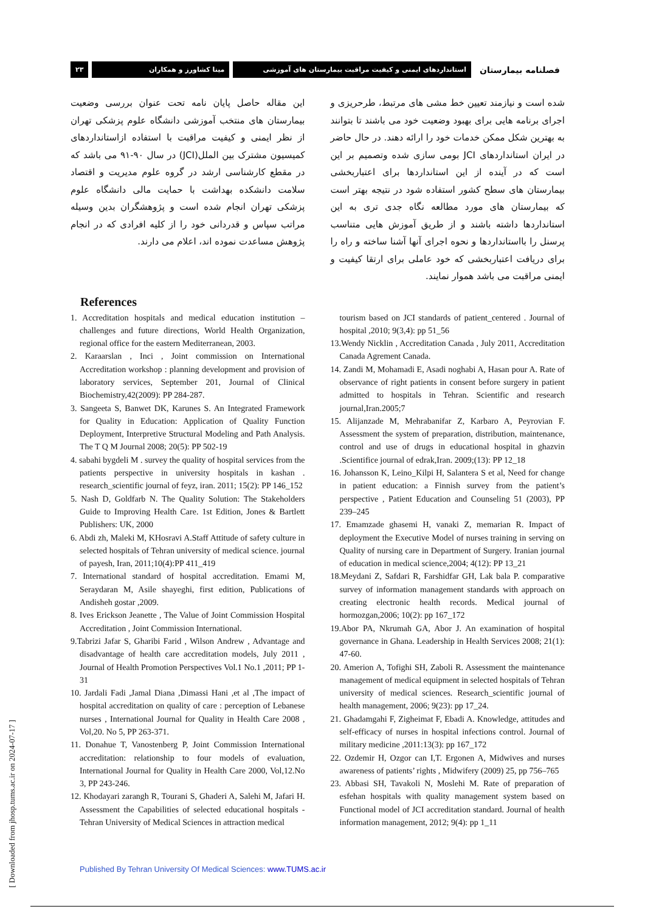۲۳ مینا کشاورز و همکاران استانداردهای ایمنی و کیفیت مراقبت بیمارستان های آموزشی
فصلنامه بیمارستان
شده است و نیازمند تعیین خط مشی های مرتبط، طرحریزی و اجرای برنامه هایی برای بهبود وضعیت خود می باشند تا بتوانند به بهترین شکل ممکن خدمات خود را ارائه دهند. در حال حاضر در ایران استانداردهای JCI بومی سازی شده وتصمیم بر این است که در آینده از این استانداردها برای اعتباربخشی بیمارستان های سطح کشور استفاده شود در نتیجه بهتر است که بیمارستان های مورد مطالعه نگاه جدی تری به این استانداردها داشته باشند و از طریق آموزش هایی متناسب پرسنل را بااستانداردها و نحوه اجرای آنها آشنا ساخته و راه را برای دریافت اعتباربخشی که خود عاملی برای ارتقا کیفیت و ایمنی مراقبت می باشد هموار نمایند.
این مقاله حاصل پایان نامه تحت عنوان بررسی وضعیت بیمارستان های منتخب آموزشی دانشگاه علوم پزشکی تهران از نظر ایمنی و کیفیت مراقبت با استفاده ازاستانداردهای کمیسیون مشترک بین الملل(JCI) در سال ۹۰-۹۱ می باشد که در مقطع کارشناسی ارشد در گروه علوم مدیریت و اقتصاد سلامت دانشکده بهداشت با حمایت مالی دانشگاه علوم پزشکی تهران انجام شده است و پژوهشگران بدین وسیله مراتب سپاس و قدردانی خود را از کلیه افرادی که در انجام پژوهش مساعدت نموده اند، اعلام می دارند.
References
1. Accreditation hospitals and medical education institution – challenges and future directions, World Health Organization, regional office for the eastern Mediterranean, 2003.
2. Karaarslan , Inci , Joint commission on International Accreditation workshop : planning development and provision of laboratory services, September 201, Journal of Clinical Biochemistry,42(2009): PP 284-287.
3. Sangeeta S, Banwet DK, Karunes S. An Integrated Framework for Quality in Education: Application of Quality Function Deployment, Interpretive Structural Modeling and Path Analysis. The T Q M Journal 2008; 20(5): PP 502-19
4. sabahi bygdeli M . survey the quality of hospital services from the patients perspective in university hospitals in kashan . research_scientific journal of feyz, iran. 2011; 15(2): PP 146_152
5. Nash D, Goldfarb N. The Quality Solution: The Stakeholders Guide to Improving Health Care. 1st Edition, Jones & Bartlett Publishers: UK, 2000
6. Abdi zh, Maleki M, KHosravi A.Staff Attitude of safety culture in selected hospitals of Tehran university of medical science. journal of payesh, Iran, 2011;10(4):PP 411_419
7. International standard of hospital accreditation. Emami M, Seraydaran M, Asile shayeghi, first edition, Publications of Andisheh gostar ,2009.
8. Ives Erickson Jeanette , The Value of Joint Commission Hospital Accreditation , Joint Commission International.
9.Tabrizi Jafar S, Gharibi Farid , Wilson Andrew , Advantage and disadvantage of health care accreditation models, July 2011 , Journal of Health Promotion Perspectives Vol.1 No.1 ,2011; PP 1-31
10. Jardali Fadi ,Jamal Diana ,Dimassi Hani ,et al ,The impact of hospital accreditation on quality of care : perception of Lebanese nurses , International Journal for Quality in Health Care 2008 , Vol,20. No 5, PP 263-371.
11. Donahue T, Vanostenberg P, Joint Commission International accreditation: relationship to four models of evaluation, International Journal for Quality in Health Care 2000, Vol,12.No 3, PP 243-246.
12. Khodayari zarangh R, Tourani S, Ghaderi A, Salehi M, Jafari H. Assessment the Capabilities of selected educational hospitals - Tehran University of Medical Sciences in attraction medical
tourism based on JCI standards of patient_centered . Journal of hospital ,2010; 9(3,4): pp 51_56
13.Wendy Nicklin , Accreditation Canada , July 2011, Accreditation Canada Agrement Canada.
14. Zandi M, Mohamadi E, Asadi noghabi A, Hasan pour A. Rate of observance of right patients in consent before surgery in patient admitted to hospitals in Tehran. Scientific and research journal,Iran.2005;7
15. Alijanzade M, Mehrabanifar Z, Karbaro A, Peyrovian F. Assessment the system of preparation, distribution, maintenance, control and use of drugs in educational hospital in ghazvin .Scientifice journal of edrak,Iran. 2009;(13): PP 12_18
16. Johansson K, Leino_Kilpi H, Salantera S et al, Need for change in patient education: a Finnish survey from the patient’s perspective , Patient Education and Counseling 51 (2003), PP 239–245
17. Emamzade ghasemi H, vanaki Z, memarian R. Impact of deployment the Executive Model of nurses training in serving on Quality of nursing care in Department of Surgery. Iranian journal of education in medical science,2004; 4(12): PP 13_21
18.Meydani Z, Safdari R, Farshidfar GH, Lak bala P. comparative survey of information management standards with approach on creating electronic health records. Medical journal of hormozgan,2006; 10(2): pp 167_172
19.Abor PA, Nkrumah GA, Abor J. An examination of hospital governance in Ghana. Leadership in Health Services 2008; 21(1): 47-60.
20. Amerion A, Tofighi SH, Zaboli R. Assessment the maintenance management of medical equipment in selected hospitals of Tehran university of medical sciences. Research_scientific journal of health management, 2006; 9(23): pp 17_24.
21. Ghadamgahi F, Zigheimat F, Ebadi A. Knowledge, attitudes and self-efficacy of nurses in hospital infections control. Journal of military medicine ,2011:13(3): pp 167_172
22. Ozdemir H, Ozgor can I,T. Ergonen A, Midwives and nurses awareness of patients’ rights , Midwifery (2009) 25, pp 756–765
23. Abbasi SH, Tavakoli N, Moslehi M. Rate of preparation of esfehan hospitals with quality management system based on Functional model of JCI accreditation standard. Journal of health information management, 2012; 9(4): pp 1_11
[ Downloaded from jhosp.tums.ac.ir on 2024-07-17 ]
Published By Tehran University Of Medical Sciences: www.TUMS.ac.ir